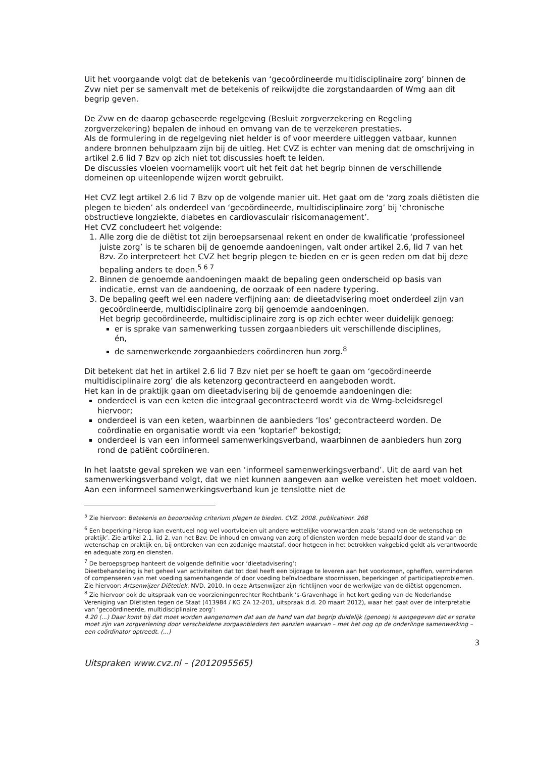Uit het voorgaande volgt dat de betekenis van ‘gecoördineerde multidisciplinaire zorg’ binnen de Zvw niet per se samenvalt met de betekenis of reikwijdte die zorgstandaarden of Wmg aan dit begrip geven.
De Zvw en de daarop gebaseerde regelgeving (Besluit zorgverzekering en Regeling zorgverzekering) bepalen de inhoud en omvang van de te verzekeren prestaties.
Als de formulering in de regelgeving niet helder is of voor meerdere uitleggen vatbaar, kunnen andere bronnen behulpzaam zijn bij de uitleg. Het CVZ is echter van mening dat de omschrijving in artikel 2.6 lid 7 Bzv op zich niet tot discussies hoeft te leiden.
De discussies vloeien voornamelijk voort uit het feit dat het begrip binnen de verschillende domeinen op uiteenlopende wijzen wordt gebruikt.
Het CVZ legt artikel 2.6 lid 7 Bzv op de volgende manier uit. Het gaat om de ‘zorg zoals diëtisten die plegen te bieden’ als onderdeel van ‘gecoördineerde, multidisciplinaire zorg’ bij ‘chronische obstructieve longziekte, diabetes en cardiovasculair risicomanagement’.
Het CVZ concludeert het volgende:
1. Alle zorg die de diëtist tot zijn beroepsarsenaal rekent en onder de kwalificatie ‘professioneel juiste zorg’ is te scharen bij de genoemde aandoeningen, valt onder artikel 2.6, lid 7 van het Bzv. Zo interpreteert het CVZ het begrip plegen te bieden en er is geen reden om dat bij deze bepaling anders te doen.<sup>5 6 7</sup>
2. Binnen de genoemde aandoeningen maakt de bepaling geen onderscheid op basis van indicatie, ernst van de aandoening, de oorzaak of een nadere typering.
3. De bepaling geeft wel een nadere verfijning aan: de dieetadvisering moet onderdeel zijn van gecoördineerde, multidisciplinaire zorg bij genoemde aandoeningen.
Het begrip gecoördineerde, multidisciplinaire zorg is op zich echter weer duidelijk genoeg:
er is sprake van samenwerking tussen zorgaanbieders uit verschillende disciplines,
én,
de samenwerkende zorgaanbieders coördineren hun zorg.<sup>8</sup>
Dit betekent dat het in artikel 2.6 lid 7 Bzv niet per se hoeft te gaan om ‘gecoördineerde multidisciplinaire zorg’ die als ketenzorg gecontracteerd en aangeboden wordt.
Het kan in de praktijk gaan om dieetadvisering bij de genoemde aandoeningen die:
onderdeel is van een keten die integraal gecontracteerd wordt via de Wmg-beleidsregel hiervoor;
onderdeel is van een keten, waarbinnen de aanbieders ‘los’ gecontracteerd worden. De coördinatie en organisatie wordt via een ‘koptarief’ bekostigd;
onderdeel is van een informeel samenwerkingsverband, waarbinnen de aanbieders hun zorg rond de patiënt coördineren.
In het laatste geval spreken we van een ‘informeel samenwerkingsverband’. Uit de aard van het samenwerkingsverband volgt, dat we niet kunnen aangeven aan welke vereisten het moet voldoen. Aan een informeel samenwerkingsverband kun je tenslotte niet de
<sup>5</sup> Zie hiervoor: Betekenis en beoordeling criterium plegen te bieden. CVZ. 2008. publicatienr. 268
<sup>6</sup> Een beperking hierop kan eventueel nog wel voortvloeien uit andere wettelijke voorwaarden zoals ‘stand van de wetenschap en praktijk’. Zie artikel 2.1, lid 2, van het Bzv: De inhoud en omvang van zorg of diensten worden mede bepaald door de stand van de wetenschap en praktijk en, bij ontbreken van een zodanige maatstaf, door hetgeen in het betrokken vakgebied geldt als verantwoorde en adequate zorg en diensten.
<sup>7</sup> De beroepsgroep hanteert de volgende definitie voor ‘dieetadvisering’:
Dieetbehandeling is het geheel van activiteiten dat tot doel heeft een bijdrage te leveren aan het voorkomen, opheffen, verminderen of compenseren van met voeding samenhangende of door voeding beïnvloedbare stoornissen, beperkingen of participatieproblemen. Zie hiervoor: Artsenwijzer Diëtetiek. NVD. 2010. In deze Artsenwijzer zijn richtlijnen voor de werkwijze van de diëtist opgenomen.
<sup>8</sup> Zie hiervoor ook de uitspraak van de voorzieningenrechter Rechtbank ’s-Gravenhage in het kort geding van de Nederlandse Vereniging van Diëtisten tegen de Staat (413984 / KG ZA 12-201, uitspraak d.d. 20 maart 2012), waar het gaat over de interpretatie van ‘gecoördineerde, multidisciplinaire zorg’:
4.20 (...) Daar komt bij dat moet worden aangenomen dat aan de hand van dat begrip duidelijk (genoeg) is aangegeven dat er sprake moet zijn van zorgverlening door verscheidene zorgaanbieders ten aanzien waarvan – met het oog op de onderlinge samenwerking – een coördinator optreedt. (...)
3
Uitspraken www.cvz.nl – (2012095565)